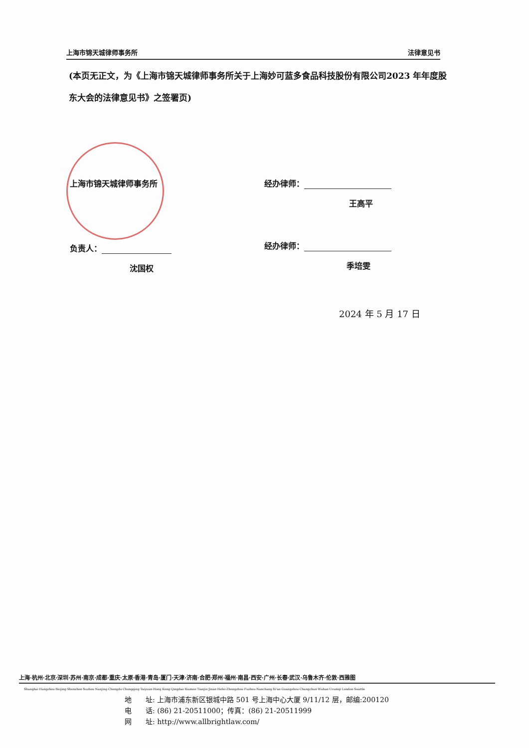上海市锦天城律师事务所 法律意见书
(本页无正文，为《上海市锦天城律师事务所关于上海妙可蓝多食品科技股份有限公司2023 年年度股东大会的法律意见书》之签署页)
上海市锦天城律师事务所 经办律师：
王高平
负责人： 经办律师：
沈国权 季培雯
2024 年 5 月 17 日
上海·杭州·北京·深圳·苏州·南京·成都·重庆·太原·香港·青岛·厦门·天津·济南·合肥·郑州·福州·南昌·西安·广州·长春·武汉·乌鲁木齐·伦敦·西雅图
Shanghai·Hangzhou·Beijing·Shenzhen·Suzhou·Nanjing·Chengdu·Chongqing·Taiyuan·Hong Kong·Qingdao·Xiamen·Tianjin·Jinan·Hefei·Zhengzhou·Fuzhou·Nanchang·Xi'an·Guangzhou·Changchun·Wuhan·Urumqi·London·Seattle
地　　址: 上海市浦东新区银城中路 501 号上海中心大厦 9/11/12 层，邮编:200120
电　　话: (86) 21-20511000；传真：(86) 21-20511999
网　　址: http://www.allbrightlaw.com/